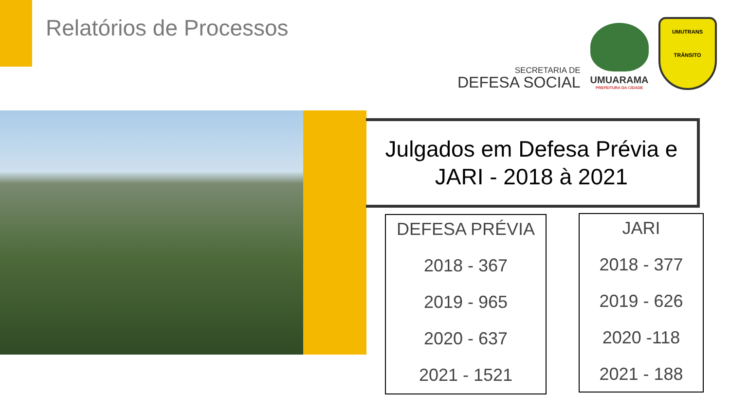Relatórios de Processos
SECRETARIA DE
DEFESA SOCIAL
UMUARAMA
PREFEITURA DA CIDADE
UMUTRANS
TRÂNSITO
Julgados em Defesa Prévia e
JARI - 2018 à 2021
DEFESA PRÉVIA
2018 - 367
2019 - 965
2020 - 637
2021 - 1521
JARI
2018 - 377
2019 - 626
2020 -118
2021 - 188